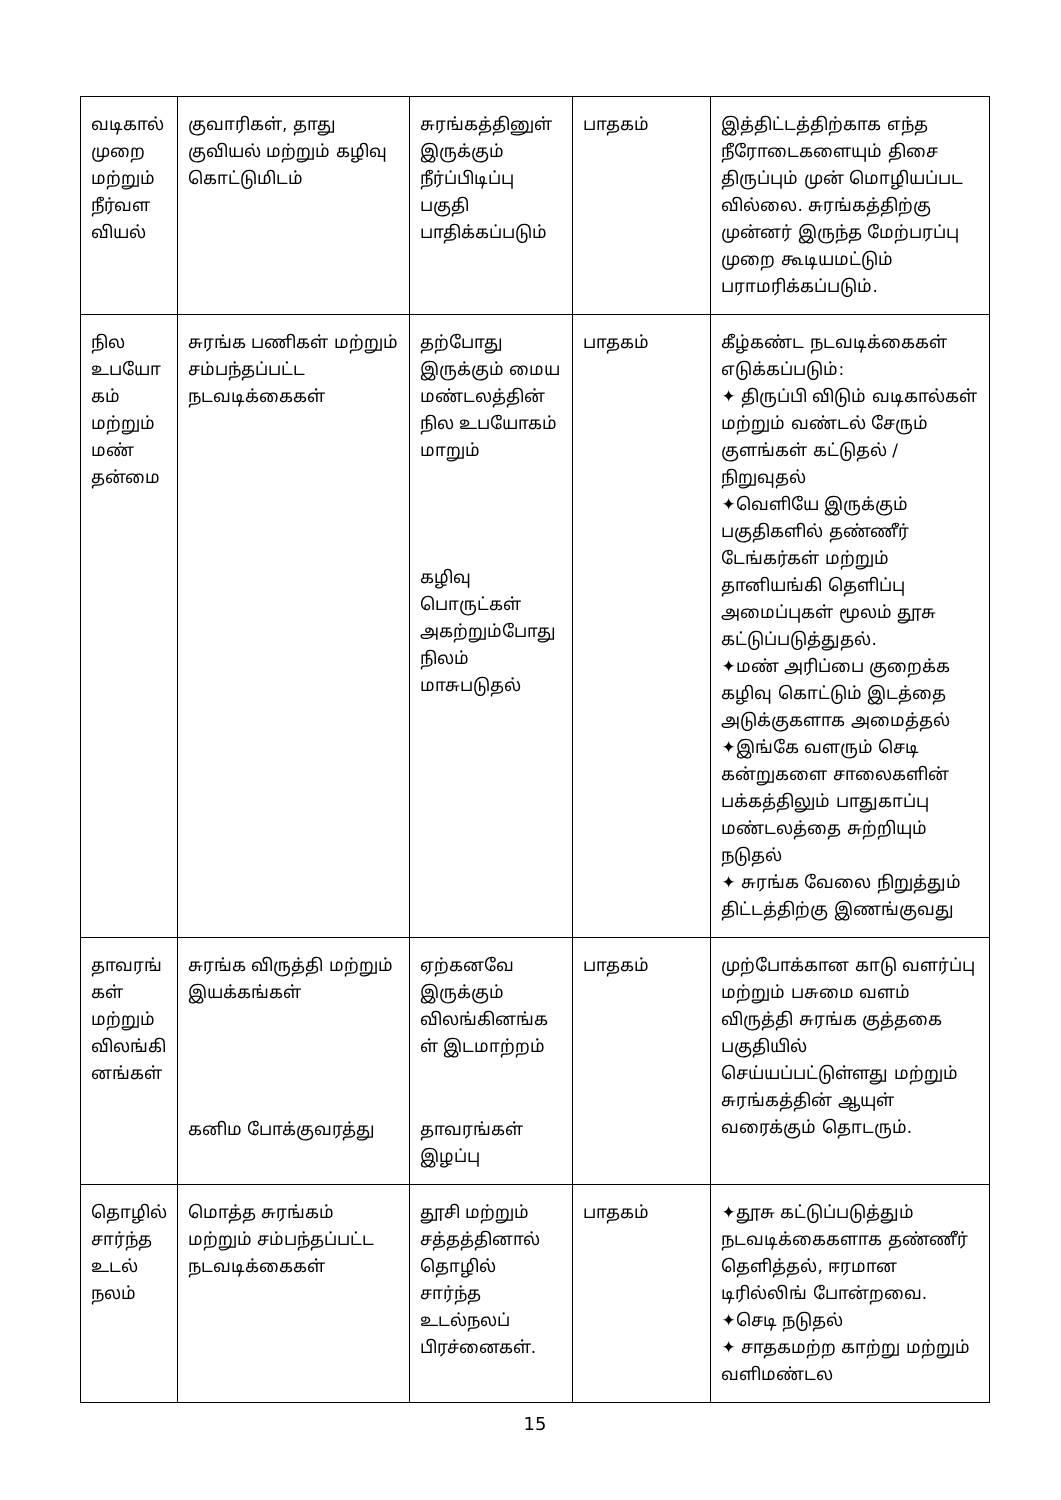| வடிகால் முறை மற்றும் நீர்வள வியல் | குவாரிகள், தாது குவியல் மற்றும் கழிவு கொட்டுமிடம் | சுரங்கத்தினுள் இருக்கும் நீர்ப்பிடிப்பு பகுதி பாதிக்கப்படும் | பாதகம் | இத்திட்டத்திற்காக எந்த நீரோடைகளையும் திசை திருப்பும் முன் மொழியப்பட வில்லை. சுரங்கத்திற்கு முன்னர் இருந்த மேற்பரப்பு முறை கூடியமட்டும் பராமரிக்கப்படும். |
| நில உபயோ கம் மற்றும் மண் தன்மை | சுரங்க பணிகள் மற்றும் சம்பந்தப்பட்ட நடவடிக்கைகள் | தற்போது இருக்கும் மைய மண்டலத்தின் நில உபயோகம் மாறும் கழிவு பொருட்கள் அகற்றும்போது நிலம் மாசுபடுதல் | பாதகம் | கீழ்கண்ட நடவடிக்கைகள் எடுக்கப்படும்: ✦ திருப்பி விடும் வடிகால்கள் மற்றும் வண்டல் சேரும் குளங்கள் கட்டுதல் / நிறுவுதல் ✦வெளியே இருக்கும் பகுதிகளில் தண்ணீர் டேங்கர்கள் மற்றும் தானியங்கி தெளிப்பு அமைப்புகள் மூலம் தூசு கட்டுப்படுத்துதல். ✦மண் அரிப்பை குறைக்க கழிவு கொட்டும் இடத்தை அடுக்குகளாக அமைத்தல் ✦இங்கே வளரும் செடி கன்றுகளை சாலைகளின் பக்கத்திலும் பாதுகாப்பு மண்டலத்தை சுற்றியும் நடுதல் ✦ சுரங்க வேலை நிறுத்தும் திட்டத்திற்கு இணங்குவது |
| தாவரங் கள் மற்றும் விலங்கி னங்கள் | சுரங்க விருத்தி மற்றும் இயக்கங்கள் கனிம போக்குவரத்து | ஏற்கனவே இருக்கும் விலங்கினங்க ள் இடமாற்றம் தாவரங்கள் இழப்பு | பாதகம் | முற்போக்கான காடு வளர்ப்பு மற்றும் பசுமை வளம் விருத்தி சுரங்க குத்தகை பகுதியில் செய்யப்பட்டுள்ளது மற்றும் சுரங்கத்தின் ஆயுள் வரைக்கும் தொடரும். |
| தொழில் சார்ந்த உடல் நலம் | மொத்த சுரங்கம் மற்றும் சம்பந்தப்பட்ட நடவடிக்கைகள் | தூசி மற்றும் சத்தத்தினால் தொழில் சார்ந்த உடல்நலப் பிரச்னைகள். | பாதகம் | ✦தூசு கட்டுப்படுத்தும் நடவடிக்கைகளாக தண்ணீர் தெளித்தல், ஈரமான டிரில்லிங் போன்றவை. ✦செடி நடுதல் ✦ சாதகமற்ற காற்று மற்றும் வளிமண்டல |
15